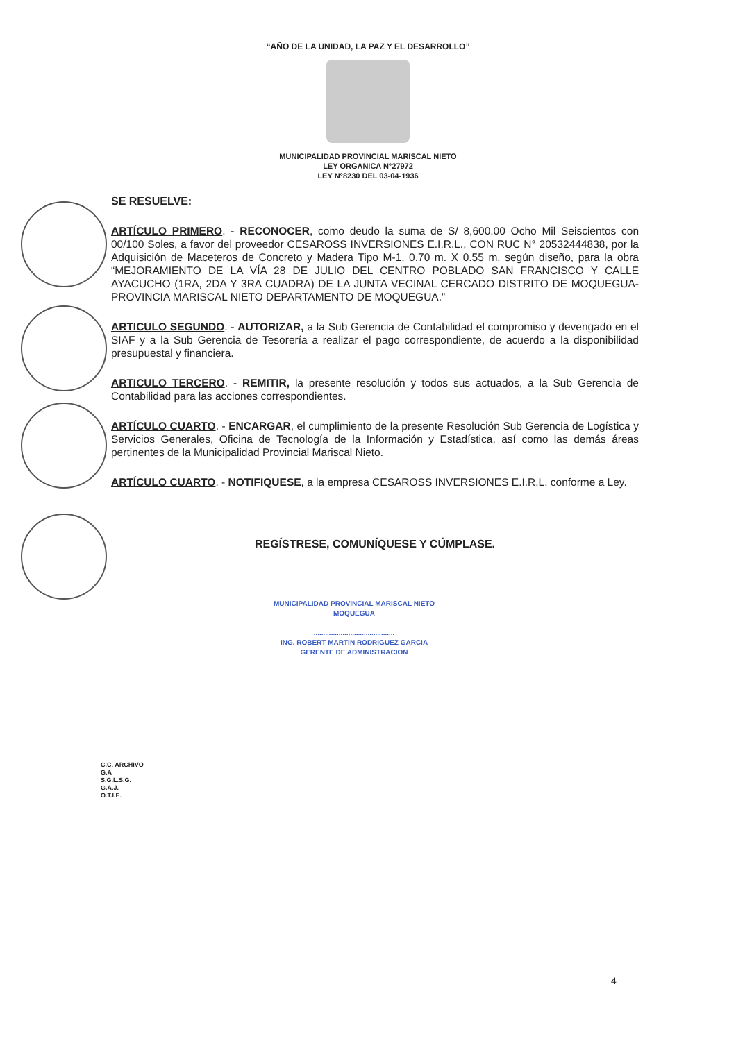“AÑO DE LA UNIDAD, LA PAZ Y EL DESARROLLO”
MUNICIPALIDAD PROVINCIAL MARISCAL NIETO
LEY ORGANICA N°27972
LEY N°8230 DEL 03-04-1936
SE RESUELVE:
ARTÍCULO PRIMERO. - RECONOCER, como deudo la suma de S/ 8,600.00 Ocho Mil Seiscientos con 00/100 Soles, a favor del proveedor CESAROSS INVERSIONES E.I.R.L., CON RUC N° 20532444838, por la Adquisición de Maceteros de Concreto y Madera Tipo M-1, 0.70 m. X 0.55 m. según diseño, para la obra “MEJORAMIENTO DE LA VÍA 28 DE JULIO DEL CENTRO POBLADO SAN FRANCISCO Y CALLE AYACUCHO (1RA, 2DA Y 3RA CUADRA) DE LA JUNTA VECINAL CERCADO DISTRITO DE MOQUEGUA-PROVINCIA MARISCAL NIETO DEPARTAMENTO DE MOQUEGUA.”
ARTICULO SEGUNDO. - AUTORIZAR, a la Sub Gerencia de Contabilidad el compromiso y devengado en el SIAF y a la Sub Gerencia de Tesorería a realizar el pago correspondiente, de acuerdo a la disponibilidad presupuestal y financiera.
ARTICULO TERCERO. - REMITIR, la presente resolución y todos sus actuados, a la Sub Gerencia de Contabilidad para las acciones correspondientes.
ARTÍCULO CUARTO. - ENCARGAR, el cumplimiento de la presente Resolución Sub Gerencia de Logística y Servicios Generales, Oficina de Tecnología de la Información y Estadística, así como las demás áreas pertinentes de la Municipalidad Provincial Mariscal Nieto.
ARTÍCULO CUARTO. - NOTIFIQUESE, a la empresa CESAROSS INVERSIONES E.I.R.L. conforme a Ley.
REGÍSTRESE, COMUNÍQUESE Y CÚMPLASE.
MUNICIPALIDAD PROVINCIAL MARISCAL NIETO
MOQUEGUA
..........................................
ING. ROBERT MARTIN RODRIGUEZ GARCIA
GERENTE DE ADMINISTRACION
C.C. ARCHIVO
G.A
S.G.L.S.G.
G.A.J.
O.T.I.E.
4